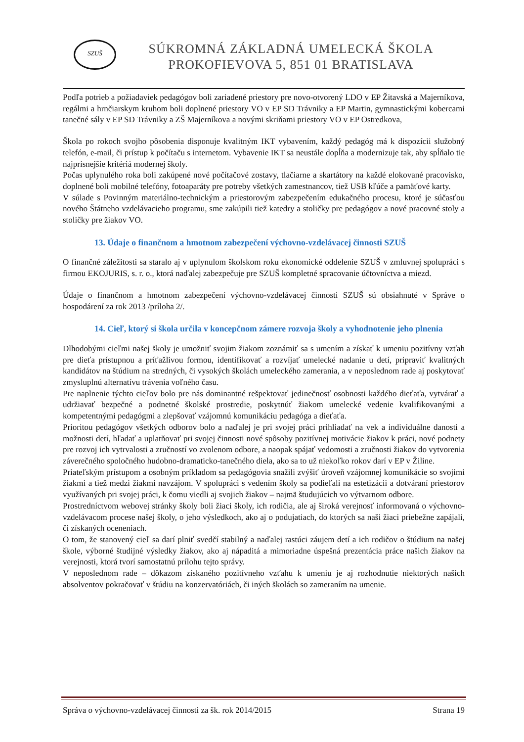SZUŠ
SÚKROMNÁ ZÁKLADNÁ UMELECKÁ ŠKOLA
PROKOFIEVOVA 5, 851 01 BRATISLAVA
Podľa potrieb a požiadaviek pedagógov boli zariadené priestory pre novo-otvorený LDO v EP Žitavská a Majerníkova, regálmi a hrnčiarskym kruhom boli doplnené priestory VO v EP SD Trávniky a EP Martin, gymnastickými kobercami tanečné sály v EP SD Trávniky a ZŠ Majerníkova a novými skriňami priestory VO v EP Ostredkova,
Škola po rokoch svojho pôsobenia disponuje kvalitným IKT vybavením, každý pedagóg má k dispozícii služobný telefón, e-mail, či prístup k počítaču s internetom. Vybavenie IKT sa neustále dopĺňa a modernizuje tak, aby spĺňalo tie najprísnejšie kritériá modernej školy.
Počas uplynulého roka boli zakúpené nové počítačové zostavy, tlačiarne a skartátory na každé elokované pracovisko, doplnené boli mobilné telefóny, fotoaparáty pre potreby všetkých zamestnancov, tiež USB kľúče a pamäťové karty.
V súlade s Povinným materiálno-technickým a priestorovým zabezpečením edukačného procesu, ktoré je súčasťou nového Štátneho vzdelávacieho programu, sme zakúpili tiež katedry a stoličky pre pedagógov a nové pracovné stoly a stoličky pre žiakov VO.
13. Údaje o finančnom a hmotnom zabezpečení výchovno-vzdelávacej činnosti SZUŠ
O finančné záležitosti sa staralo aj v uplynulom školskom roku ekonomické oddelenie SZUŠ v zmluvnej spolupráci s firmou EKOJURIS, s. r. o., ktorá naďalej zabezpečuje pre SZUŠ kompletné spracovanie účtovníctva a miezd.
Údaje o finančnom a hmotnom zabezpečení výchovno-vzdelávacej činnosti SZUŠ sú obsiahnuté v Správe o hospodárení za rok 2013 /príloha 2/.
14. Cieľ, ktorý si škola určila v koncepčnom zámere rozvoja školy a vyhodnotenie jeho plnenia
Dlhodobými cieľmi našej školy je umožniť svojim žiakom zoznámiť sa s umením a získať k umeniu pozitívny vzťah pre dieťa prístupnou a príťažlivou formou, identifikovať a rozvíjať umelecké nadanie u detí, pripraviť kvalitných kandidátov na štúdium na stredných, či vysokých školách umeleckého zamerania, a v neposlednom rade aj poskytovať zmysluplnú alternatívu trávenia voľného času.
Pre naplnenie týchto cieľov bolo pre nás dominantné rešpektovať jedinečnosť osobnosti každého dieťaťa, vytvárať a udržiavať bezpečné a podnetné školské prostredie, poskytnúť žiakom umelecké vedenie kvalifikovanými a kompetentnými pedagógmi a zlepšovať vzájomnú komunikáciu pedagóga a dieťaťa.
Prioritou pedagógov všetkých odborov bolo a naďalej je pri svojej práci prihliadať na vek a individuálne danosti a možnosti detí, hľadať a uplatňovať pri svojej činnosti nové spôsoby pozitívnej motivácie žiakov k práci, nové podnety pre rozvoj ich vytrvalosti a zručností vo zvolenom odbore, a naopak spájať vedomosti a zručnosti žiakov do vytvorenia záverečného spoločného hudobno-dramaticko-tanečného diela, ako sa to už niekoľko rokov darí v EP v Žiline.
Priateľským prístupom a osobným príkladom sa pedagógovia snažili zvýšiť úroveň vzájomnej komunikácie so svojimi žiakmi a tiež medzi žiakmi navzájom. V spolupráci s vedením školy sa podieľali na estetizácii a dotváraní priestorov využívaných pri svojej práci, k čomu viedli aj svojich žiakov – najmä študujúcich vo výtvarnom odbore.
Prostredníctvom webovej stránky školy boli žiaci školy, ich rodičia, ale aj široká verejnosť informovaná o výchovno-vzdelávacom procese našej školy, o jeho výsledkoch, ako aj o podujatiach, do ktorých sa naši žiaci priebežne zapájali, či získaných oceneniach.
O tom, že stanovený cieľ sa darí plniť svedčí stabilný a naďalej rastúci záujem detí a ich rodičov o štúdium na našej škole, výborné študijné výsledky žiakov, ako aj nápaditá a mimoriadne úspešná prezentácia práce našich žiakov na verejnosti, ktorá tvorí samostatnú prílohu tejto správy.
V neposlednom rade – dôkazom získaného pozitívneho vzťahu k umeniu je aj rozhodnutie niektorých našich absolventov pokračovať v štúdiu na konzervatóriách, či iných školách so zameraním na umenie.
Správa o výchovno-vzdelávacej činnosti za šk. rok 2014/2015 Strana 19